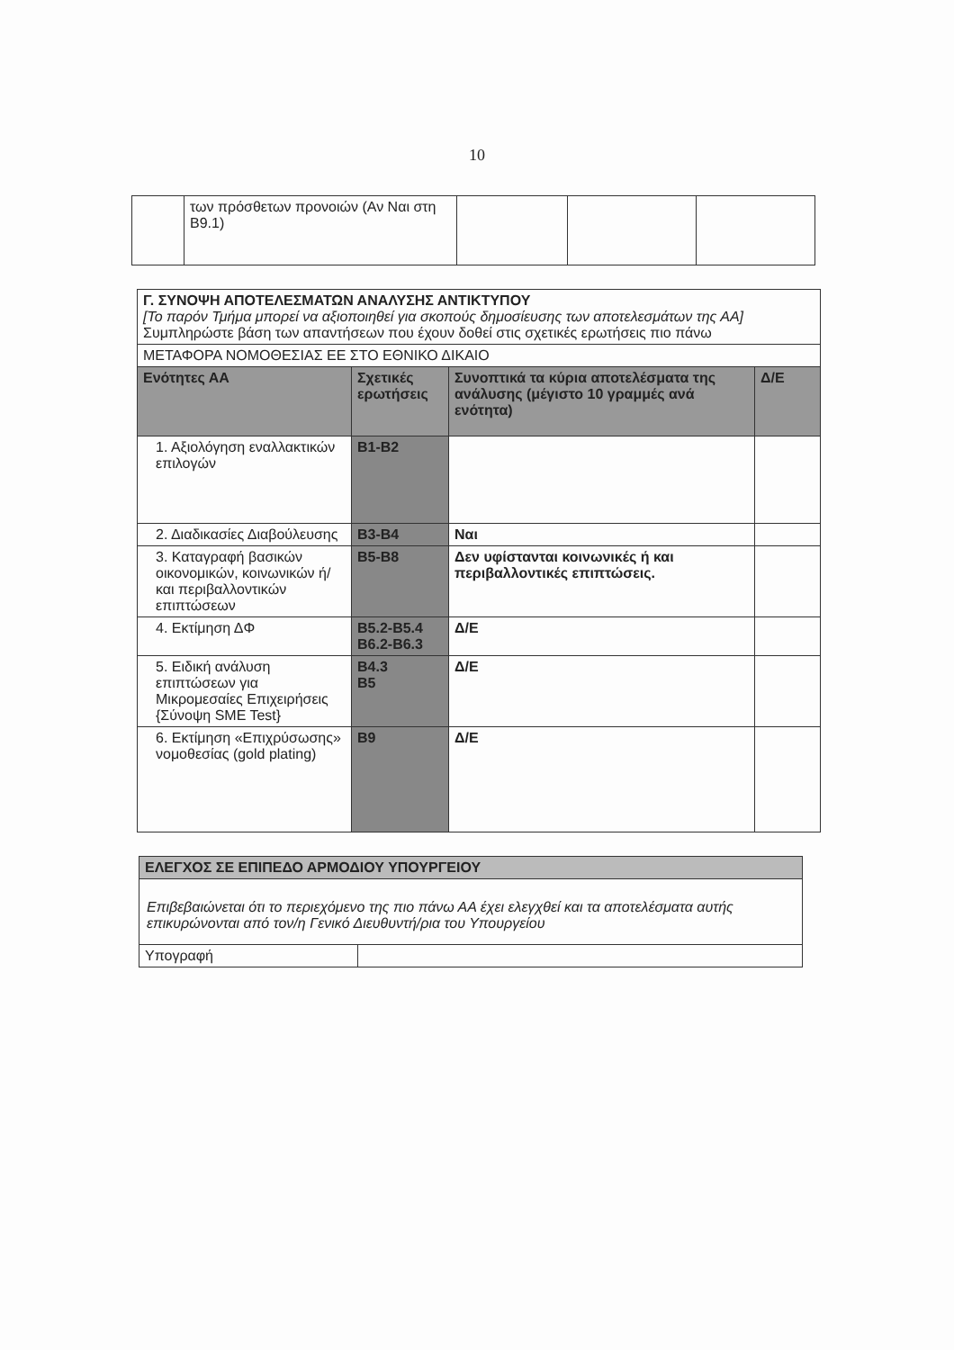10
| | των πρόσθετων προνοιών (Αν Ναι στη Β9.1) | | | |
| Γ. ΣΥΝΟΨΗ ΑΠΟΤΕΛΕΣΜΑΤΩΝ ΑΝΑΛΥΣΗΣ ΑΝΤΙΚΤΥΠΟΥ [Το παρόν Τμήμα μπορεί να αξιοποιηθεί για σκοπούς δημοσίευσης των αποτελεσμάτων της ΑΑ] Συμπληρώστε βάση των απαντήσεων που έχουν δοθεί στις σχετικές ερωτήσεις πιο πάνω | | | |
| ΜΕΤΑΦΟΡΑ ΝΟΜΟΘΕΣΙΑΣ ΕΕ ΣΤΟ ΕΘΝΙΚΟ ΔΙΚΑΙΟ | | | |
| Ενότητες ΑΑ | Σχετικές ερωτήσεις | Συνοπτικά τα κύρια αποτελέσματα της ανάλυσης (μέγιστο 10 γραμμές ανά ενότητα) | Δ/Ε |
| 1. Αξιολόγηση εναλλακτικών επιλογών | Β1-Β2 | | |
| 2. Διαδικασίες Διαβούλευσης | Β3-Β4 | Ναι | |
| 3. Καταγραφή βασικών οικονομικών, κοινωνικών ή/και περιβαλλοντικών επιπτώσεων | Β5-Β8 | Δεν υφίστανται κοινωνικές ή και περιβαλλοντικές επιπτώσεις. | |
| 4. Εκτίμηση ΔΦ | Β5.2-Β5.4 Β6.2-Β6.3 | Δ/Ε | |
| 5. Ειδική ανάλυση επιπτώσεων για Μικρομεσαίες Επιχειρήσεις {Σύνοψη SME Test} | Β4.3 Β5 | Δ/Ε | |
| 6. Εκτίμηση «Επιχρύσωσης» νομοθεσίας (gold plating) | Β9 | Δ/Ε | |
| ΕΛΕΓΧΟΣ ΣΕ ΕΠΙΠΕΔΟ ΑΡΜΟΔΙΟΥ ΥΠΟΥΡΓΕΙΟΥ | |
| Επιβεβαιώνεται ότι το περιεχόμενο της πιο πάνω ΑΑ έχει ελεγχθεί και τα αποτελέσματα αυτής επικυρώνονται από τον/η Γενικό Διευθυντή/ρια του Υπουργείου | |
| Υπογραφή | |